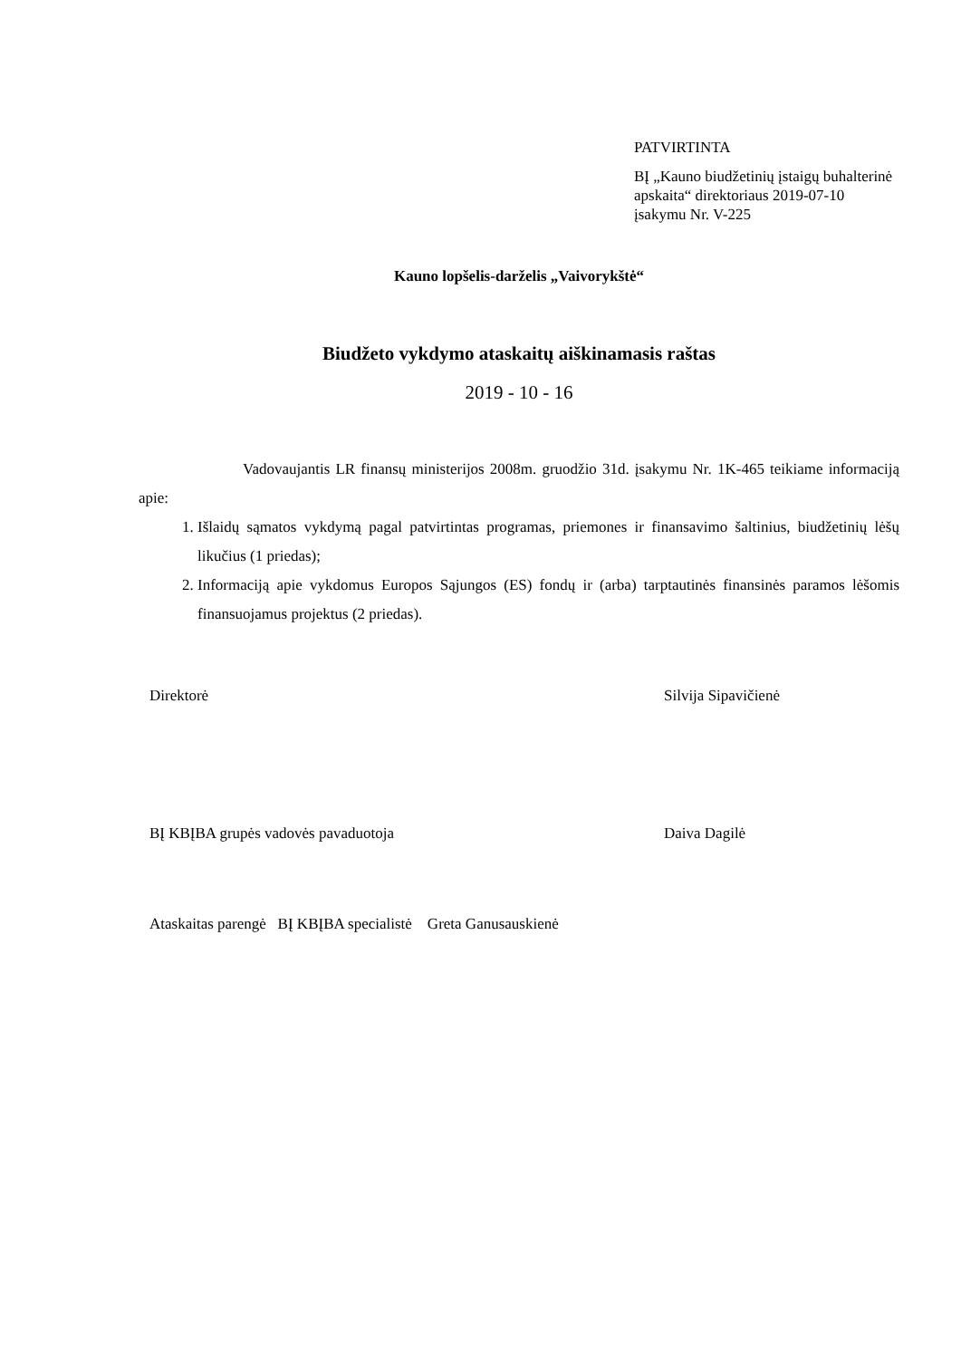PATVIRTINTA
BĮ „Kauno biudžetinių įstaigų buhalterinė apskaita“ direktoriaus 2019-07-10 įsakymu Nr. V-225
Kauno lopšelis-darželis „Vaivorykštė“
Biudžeto vykdymo ataskaitų aiškinamasis raštas
2019 - 10 - 16
Vadovaujantis LR finansų ministerijos 2008m. gruodžio 31d. įsakymu Nr. 1K-465 teikiame informaciją apie:
1. Išlaidų sąmatos vykdymą pagal patvirtintas programas, priemones ir finansavimo šaltinius, biudžetinių lėšų likučius (1 priedas);
2. Informaciją apie vykdomus Europos Sąjungos (ES) fondų ir (arba) tarptautinės finansinės paramos lėšomis finansuojamus projektus (2 priedas).
Direktorė Silvija Sipavičienė
BĮ KBĮBA grupės vadovės pavaduotoja Daiva Dagilė
Ataskaitas parengė BĮ KBĮBA specialistė Greta Ganusauskienė